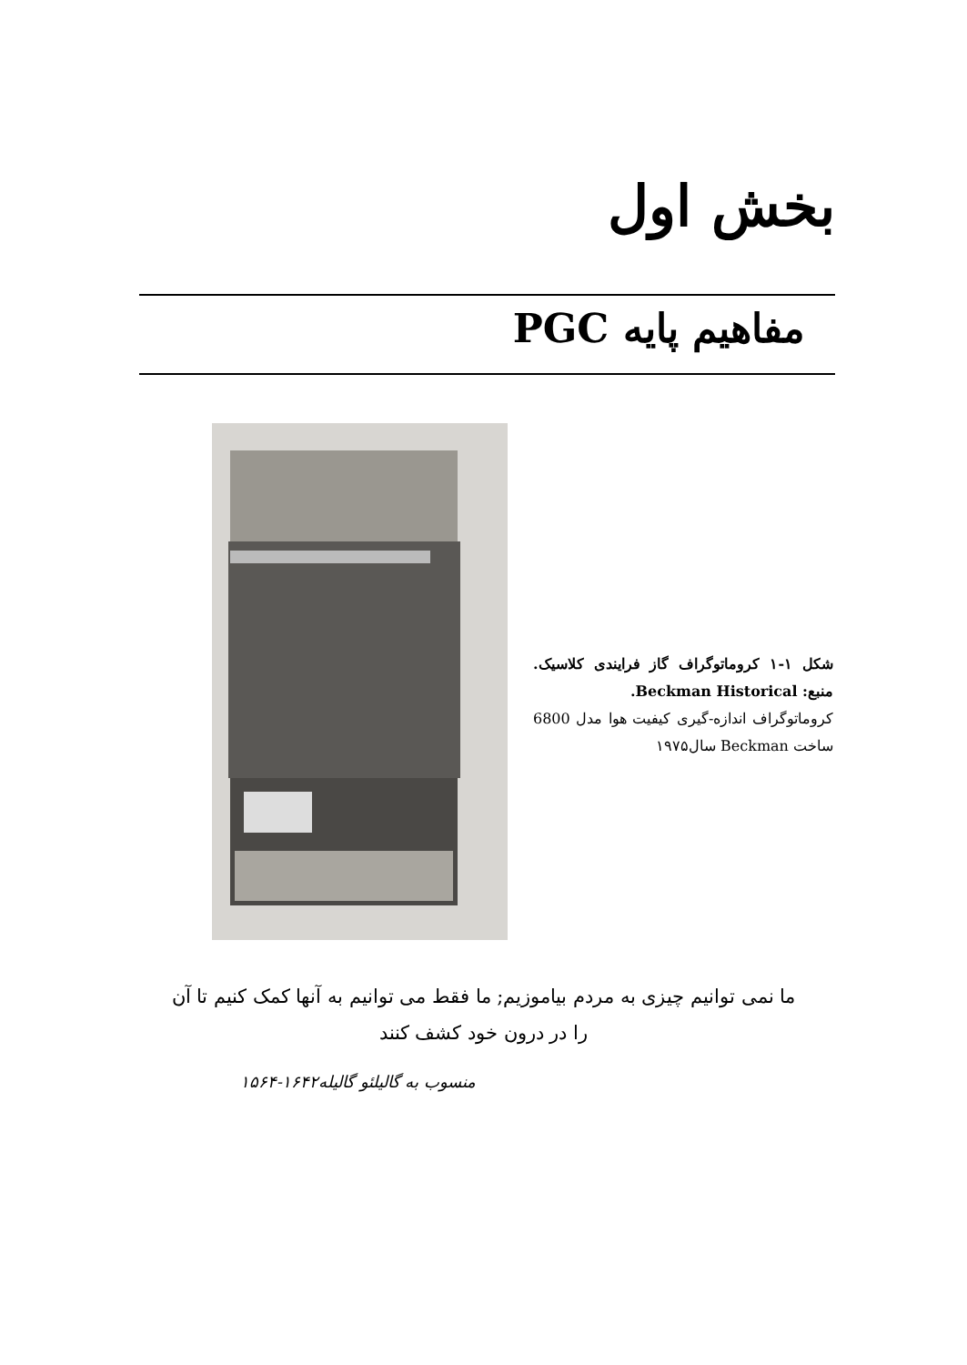بخش اول
مفاهیم پایه PGC
شکل ۱-۱ کروماتوگراف گاز فرایندی کلاسیک. منبع: Beckman Historical.
کروماتوگراف اندازه-گیری کیفیت هوا مدل 6800 ساخت Beckman سال۱۹۷۵
ما نمی توانیم چیزی به مردم بیاموزیم; ما فقط می توانیم به آنها کمک کنیم تا آن را در درون خود کشف کنند
منسوب به گالیلئو گالیله۱۶۴۲-۱۵۶۴